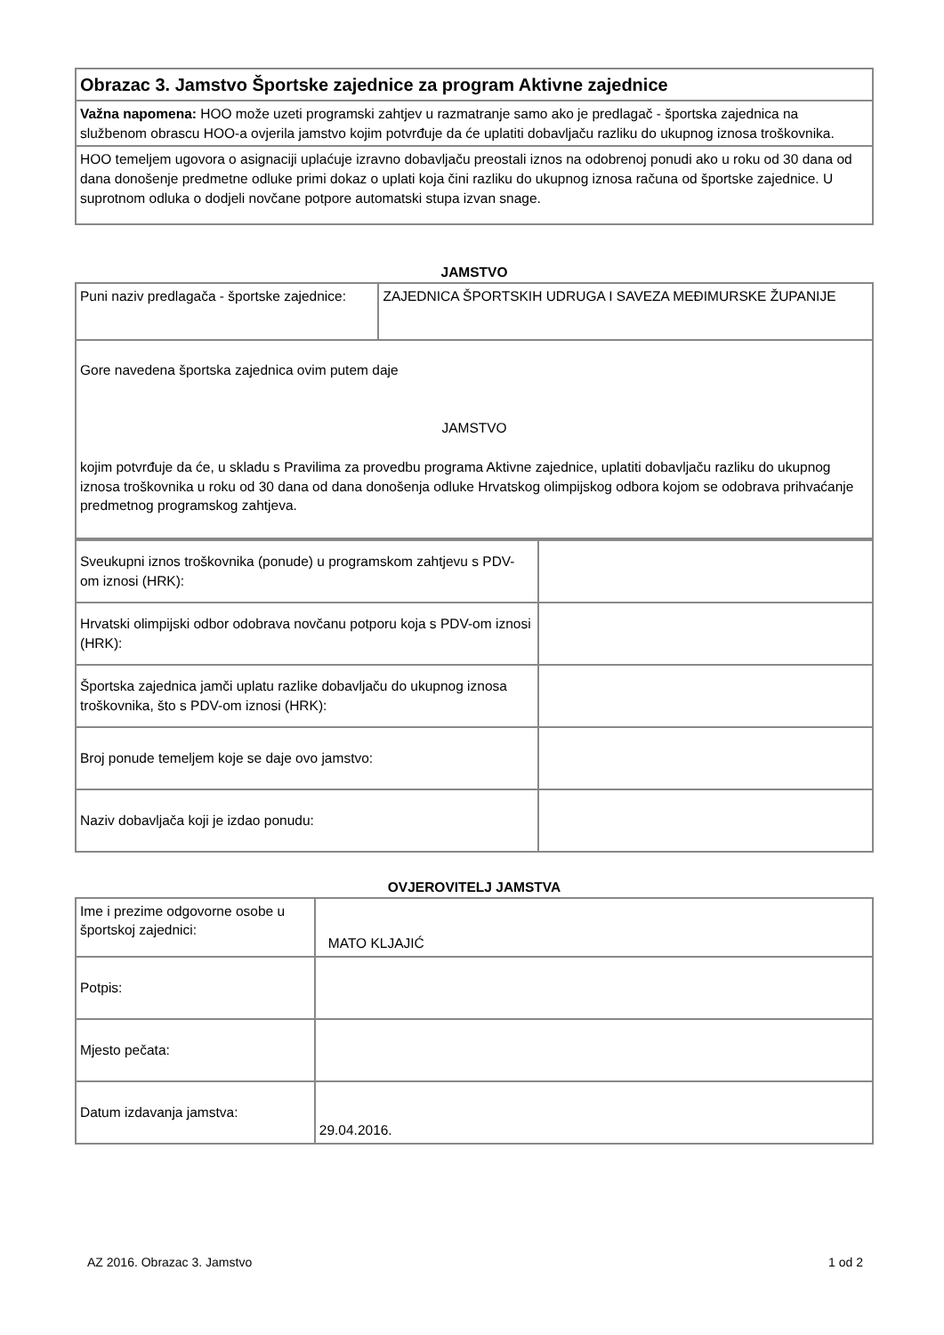| Obrazac 3. Jamstvo Športske zajednice za program Aktivne zajednice |
| Važna napomena: HOO može uzeti programski zahtjev u razmatranje samo ako je predlagač - športska zajednica na službenom obrascu HOO-a ovjerila jamstvo kojim potvrđuje da će uplatiti dobavljaču razliku do ukupnog iznosa troškovnika. |
| HOO temeljem ugovora o asignaciji uplaćuje izravno dobavljaču preostali iznos na odobrenoj ponudi ako u roku od 30 dana od dana donošenje predmetne odluke primi dokaz o uplati koja čini razliku do ukupnog iznosa računa od športske zajednice. U suprotnom odluka o dodjeli novčane potpore automatski stupa izvan snage. |
JAMSTVO
| Puni naziv predlagača - športske zajednice: | ZAJEDNICA ŠPORTSKIH UDRUGA I SAVEZA MEĐIMURSKE ŽUPANIJE |
| Gore navedena športska zajednica ovim putem daje JAMSTVO kojim potvrđuje da će, u skladu s Pravilima za provedbu programa Aktivne zajednice, uplatiti dobavljaču razliku do ukupnog iznosa troškovnika u roku od 30 dana od dana donošenja odluke Hrvatskog olimpijskog odbora kojom se odobrava prihvaćanje predmetnog programskog zahtjeva. | |
| Sveukupni iznos troškovnika (ponude) u programskom zahtjevu s PDV-om iznosi (HRK): | |
| Hrvatski olimpijski odbor odobrava novčanu potporu koja s PDV-om iznosi (HRK): | |
| Športska zajednica jamči uplatu razlike dobavljaču do ukupnog iznosa troškovnika, što s PDV-om iznosi (HRK): | |
| Broj ponude temeljem koje se daje ovo jamstvo: | |
| Naziv dobavljača koji je izdao ponudu: | |
OVJEROVITELJ JAMSTVA
| Ime i prezime odgovorne osobe u športskoj zajednici: | MATO KLJAJIĆ |
| Potpis: | |
| Mjesto pečata: | |
| Datum izdavanja jamstva: | 29.04.2016. |
AZ 2016. Obrazac 3. Jamstvo 1 od 2